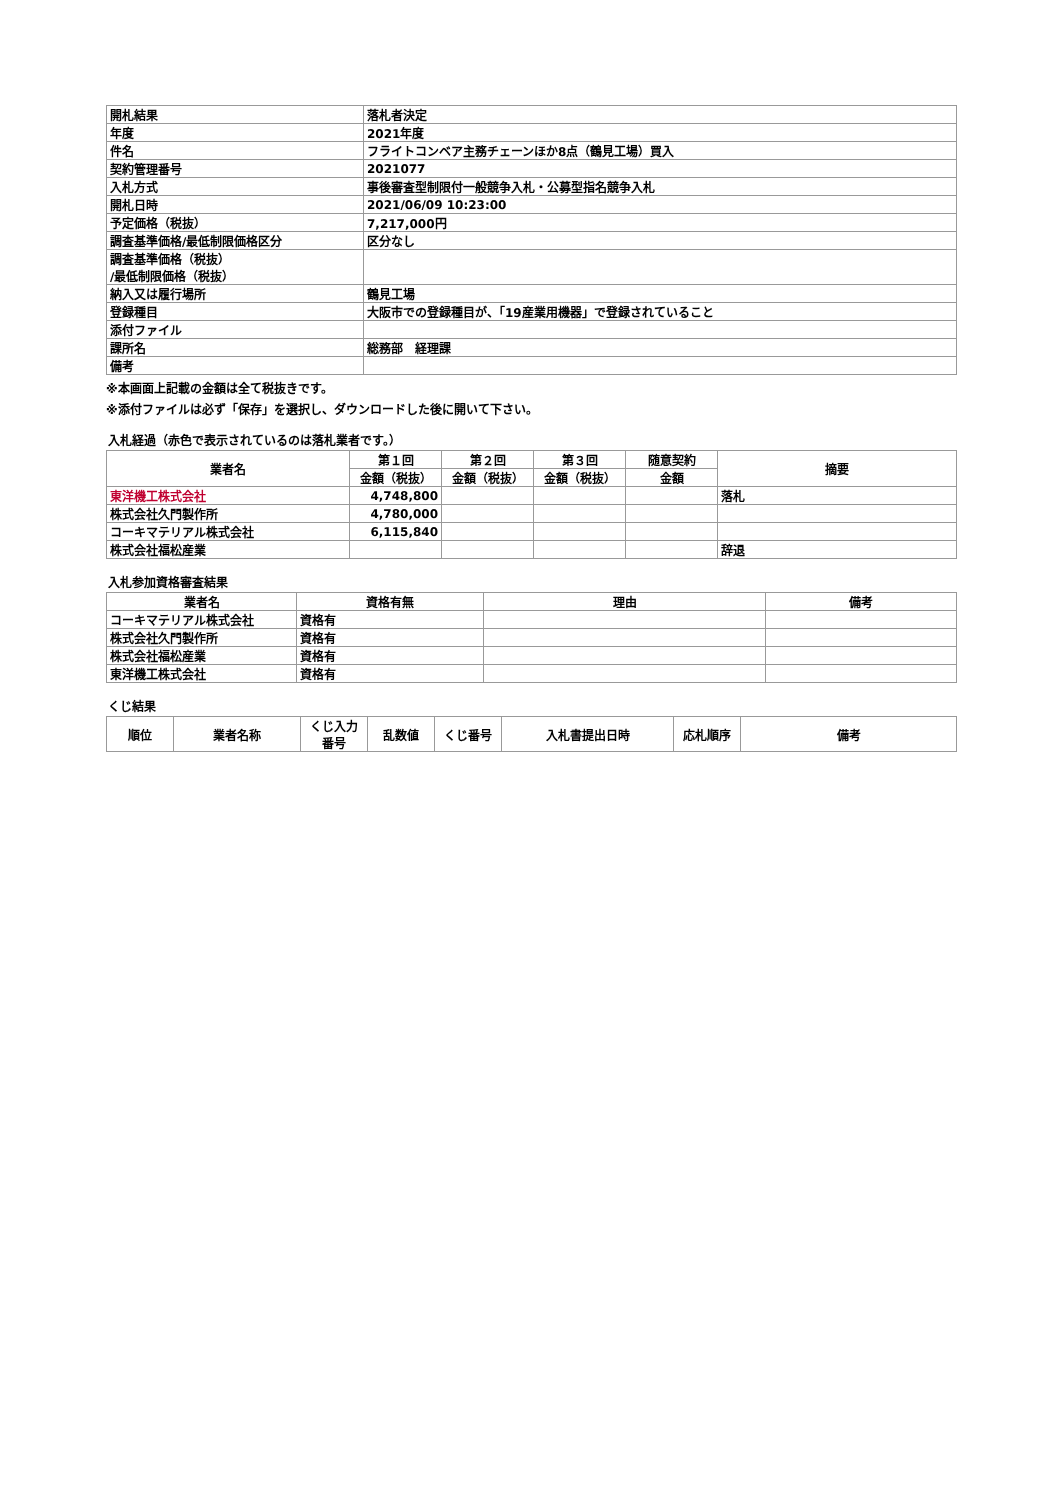| 開札結果 | 落札者決定 |
| 年度 | 2021年度 |
| 件名 | フライトコンベア主務チェーンほか8点（鶴見工場）買入 |
| 契約管理番号 | 2021077 |
| 入札方式 | 事後審査型制限付一般競争入札・公募型指名競争入札 |
| 開札日時 | 2021/06/09 10:23:00 |
| 予定価格（税抜） | 7,217,000円 |
| 調査基準価格/最低制限価格区分 | 区分なし |
| 調査基準価格（税抜） /最低制限価格（税抜） | |
| 納入又は履行場所 | 鶴見工場 |
| 登録種目 | 大阪市での登録種目が、「19産業用機器」で登録されていること |
| 添付ファイル | |
| 課所名 | 総務部 経理課 |
| 備考 | |
※本画面上記載の金額は全て税抜きです。
※添付ファイルは必ず「保存」を選択し、ダウンロードした後に開いて下さい。
入札経過（赤色で表示されているのは落札業者です。）
| 業者名 | 第１回 | 第２回 | 第３回 | 随意契約 | 摘要 |
| --- | --- | --- | --- | --- | --- |
| | 金額（税抜） | 金額（税抜） | 金額（税抜） | 金額 | |
| 東洋機工株式会社 | 4,748,800 | | | | 落札 |
| 株式会社久門製作所 | 4,780,000 | | | | |
| コーキマテリアル株式会社 | 6,115,840 | | | | |
| 株式会社福松産業 | | | | | 辞退 |
入札参加資格審査結果
| 業者名 | 資格有無 | 理由 | 備考 |
| --- | --- | --- | --- |
| コーキマテリアル株式会社 | 資格有 | | |
| 株式会社久門製作所 | 資格有 | | |
| 株式会社福松産業 | 資格有 | | |
| 東洋機工株式会社 | 資格有 | | |
くじ結果
| 順位 | 業者名称 | くじ入力 番号 | 乱数値 | くじ番号 | 入札書提出日時 | 応札順序 | 備考 |
| --- | --- | --- | --- | --- | --- | --- | --- |